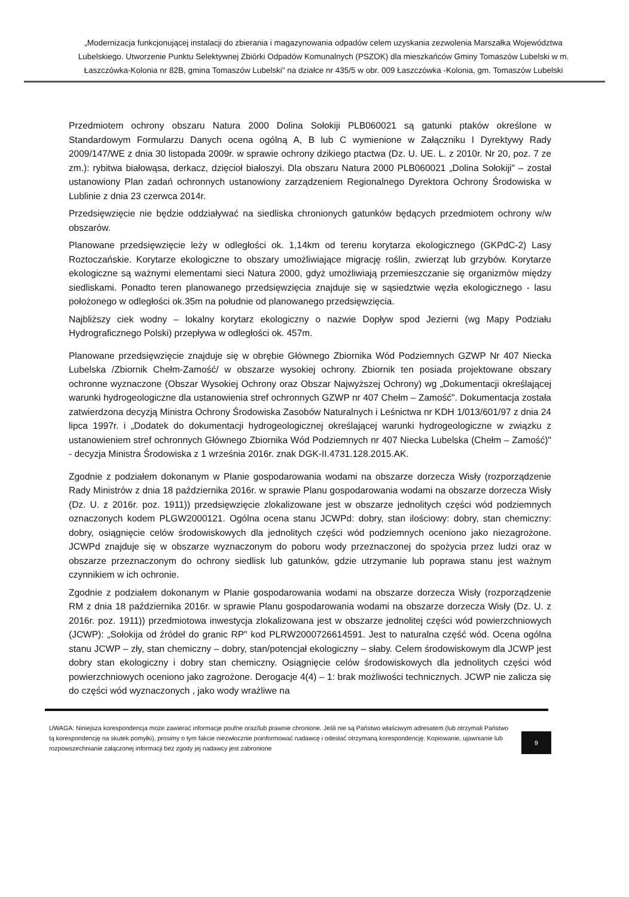„Modernizacja funkcjonującej instalacji do zbierania i magazynowania odpadów celem uzyskania zezwolenia Marszałka Województwa Lubelskiego. Utworzenie Punktu Selektywnej Zbiórki Odpadów Komunalnych (PSZOK) dla mieszkańców Gminy Tomaszów Lubelski w m. Łaszczówka-Kolonia nr 82B, gmina Tomaszów Lubelski" na działce nr 435/5 w obr. 009 Łaszczówka -Kolonia, gm. Tomaszów Lubelski
Przedmiotem ochrony obszaru Natura 2000 Dolina Sołokiji PLB060021 są gatunki ptaków określone w Standardowym Formularzu Danych ocena ogólną A, B lub C wymienione w Załączniku I Dyrektywy Rady 2009/147/WE z dnia 30 listopada 2009r. w sprawie ochrony dzikiego ptactwa (Dz. U. UE. L. z 2010r. Nr 20, poz. 7 ze zm.): rybitwa białowąsa, derkacz, dzięcioł białoszyi. Dla obszaru Natura 2000 PLB060021 „Dolina Sołokiji" – został ustanowiony Plan zadań ochronnych ustanowiony zarządzeniem Regionalnego Dyrektora Ochrony Środowiska w Lublinie z dnia 23 czerwca 2014r.
Przedsięwzięcie nie będzie oddziaływać na siedliska chronionych gatunków będących przedmiotem ochrony w/w obszarów.
Planowane przedsięwzięcie leży w odległości ok. 1,14km od terenu korytarza ekologicznego (GKPdC-2) Lasy Roztoczańskie. Korytarze ekologiczne to obszary umożliwiające migrację roślin, zwierząt lub grzybów. Korytarze ekologiczne są ważnymi elementami sieci Natura 2000, gdyż umożliwiają przemieszczanie się organizmów między siedliskami. Ponadto teren planowanego przedsięwzięcia znajduje się w sąsiedztwie węzła ekologicznego - lasu położonego w odległości ok.35m na południe od planowanego przedsięwzięcia.
Najbliższy ciek wodny – lokalny korytarz ekologiczny o nazwie Dopływ spod Jezierni (wg Mapy Podziału Hydrograficznego Polski) przepływa w odległości ok. 457m.
Planowane przedsięwzięcie znajduje się w obrębie Głównego Zbiornika Wód Podziemnych GZWP Nr 407 Niecka Lubelska /Zbiornik Chełm-Zamość/ w obszarze wysokiej ochrony. Zbiornik ten posiada projektowane obszary ochronne wyznaczone (Obszar Wysokiej Ochrony oraz Obszar Najwyższej Ochrony) wg „Dokumentacji określającej warunki hydrogeologiczne dla ustanowienia stref ochronnych GZWP nr 407 Chełm – Zamość". Dokumentacja została zatwierdzona decyzją Ministra Ochrony Środowiska Zasobów Naturalnych i Leśnictwa nr KDH 1/013/601/97 z dnia 24 lipca 1997r. i „Dodatek do dokumentacji hydrogeologicznej określającej warunki hydrogeologiczne w związku z ustanowieniem stref ochronnych Głównego Zbiornika Wód Podziemnych nr 407 Niecka Lubelska (Chełm – Zamość)" - decyzja Ministra Środowiska z 1 września 2016r. znak DGK-II.4731.128.2015.AK.
Zgodnie z podziałem dokonanym w Planie gospodarowania wodami na obszarze dorzecza Wisły (rozporządzenie Rady Ministrów z dnia 18 października 2016r. w sprawie Planu gospodarowania wodami na obszarze dorzecza Wisły (Dz. U. z 2016r. poz. 1911)) przedsięwzięcie zlokalizowane jest w obszarze jednolitych części wód podziemnych oznaczonych kodem PLGW2000121. Ogólna ocena stanu JCWPd: dobry, stan ilościowy: dobry, stan chemiczny: dobry, osiągnięcie celów środowiskowych dla jednolitych części wód podziemnych oceniono jako niezagrożone. JCWPd znajduje się w obszarze wyznaczonym do poboru wody przeznaczonej do spożycia przez ludzi oraz w obszarze przeznaczonym do ochrony siedlisk lub gatunków, gdzie utrzymanie lub poprawa stanu jest ważnym czynnikiem w ich ochronie.
Zgodnie z podziałem dokonanym w Planie gospodarowania wodami na obszarze dorzecza Wisły (rozporządzenie RM z dnia 18 października 2016r. w sprawie Planu gospodarowania wodami na obszarze dorzecza Wisły (Dz. U. z 2016r. poz. 1911)) przedmiotowa inwestycja zlokalizowana jest w obszarze jednolitej części wód powierzchniowych (JCWP): „Sołokija od źródeł do granic RP" kod PLRW2000726614591. Jest to naturalna część wód. Ocena ogólna stanu JCWP – zły, stan chemiczny – dobry, stan/potencjał ekologiczny – słaby. Celem środowiskowym dla JCWP jest dobry stan ekologiczny i dobry stan chemiczny. Osiągnięcie celów środowiskowych dla jednolitych części wód powierzchniowych oceniono jako zagrożone. Derogacje 4(4) – 1: brak możliwości technicznych. JCWP nie zalicza się do części wód wyznaczonych , jako wody wrażliwe na
UWAGA: Niniejsza korespondencja może zawierać informacje poufne oraz/lub prawnie chronione. Jeśli nie są Państwo właściwym adresatem (lub otrzymali Państwo tą korespondencję na skutek pomyłki), prosimy o tym fakcie niezwłocznie poinformować nadawcę i odesłać otrzymaną korespondencję. Kopiowanie, ujawnianie lub rozpowszechnianie załączonej informacji bez zgody jej nadawcy jest zabronione
9